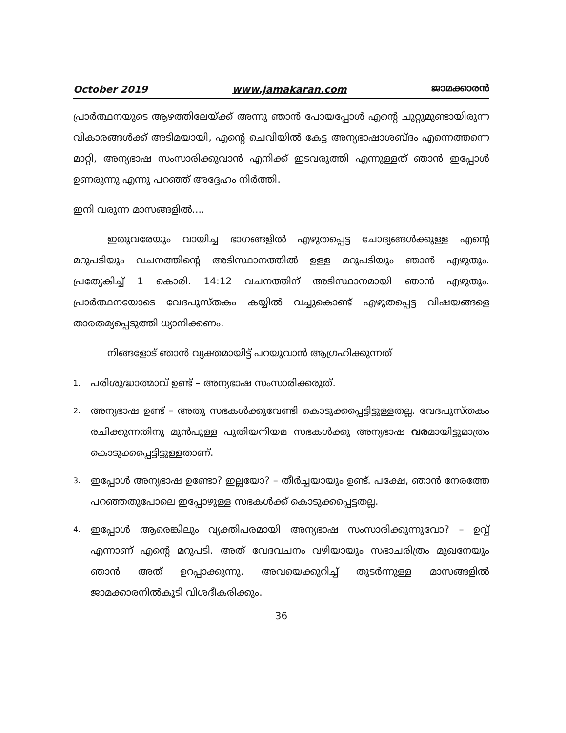October 2019 www.jamakaran.com ജാമക്കാരൻ
പ്രാർത്ഥനയുടെ ആഴത്തിലേയ്ക്ക് അന്നു ഞാൻ പോയപ്പോൾ എന്റെ ചുറ്റുമുണ്ടായിരുന്ന വികാരങ്ങൾക്ക് അടിമയായി, എന്റെ ചെവിയിൽ കേട്ട അന്യഭാഷാശബ്ദം എന്നെത്തന്നെ മാറ്റി, അന്യഭാഷ സംസാരിക്കുവാൻ എനിക്ക് ഇടവരുത്തി എന്നുള്ളത് ഞാൻ ഇപ്പോൾ ഉണരുന്നു എന്നു പറഞ്ഞ് അദ്ദേഹം നിർത്തി.
ഇനി വരുന്ന മാസങ്ങളിൽ....
ഇതുവരേയും വായിച്ച ഭാഗങ്ങളിൽ എഴുതപ്പെട്ട ചോദ്യങ്ങൾക്കുള്ള എന്റെ മറുപടിയും വചനത്തിന്റെ അടിസ്ഥാനത്തിൽ ഉള്ള മറുപടിയും ഞാൻ എഴുതും. പ്രത്യേകിച്ച് 1 കൊരി. 14:12 വചനത്തിന് അടിസ്ഥാനമായി ഞാൻ എഴുതും. പ്രാർത്ഥനയോടെ വേദപുസ്തകം കയ്യിൽ വച്ചുകൊണ്ട് എഴുതപ്പെട്ട വിഷയങ്ങളെ താരതമ്യപ്പെടുത്തി ധ്യാനിക്കണം.
നിങ്ങളോട് ഞാൻ വ്യക്തമായിട്ട് പറയുവാൻ ആഗ്രഹിക്കുന്നത്
1. പരിശുദ്ധാത്മാവ് ഉണ്ട് – അന്യഭാഷ സംസാരിക്കരുത്.
2. അന്യഭാഷ ഉണ്ട് – അതു സഭകൾക്കുവേണ്ടി കൊടുക്കപ്പെട്ടിട്ടുള്ളതല്ല. വേദപുസ്തകം രചിക്കുന്നതിനു മുൻപുള്ള പുതിയനിയമ സഭകൾക്കു അന്യഭാഷ വരമായിട്ടുമാത്രം കൊടുക്കപ്പെട്ടിട്ടുള്ളതാണ്.
3. ഇപ്പോൾ അന്യഭാഷ ഉണ്ടോ? ഇല്ലയോ? – തീർച്ചയായും ഉണ്ട്. പക്ഷേ, ഞാൻ നേരത്തേ പറഞ്ഞതുപോലെ ഇപ്പോഴുള്ള സഭകൾക്ക് കൊടുക്കപ്പെട്ടതല്ല.
4. ഇപ്പോൾ ആരെങ്കിലും വ്യക്തിപരമായി അന്യഭാഷ സംസാരിക്കുന്നുവോ? – ഉവ്വ് എന്നാണ് എന്റെ മറുപടി. അത് വേദവചനം വഴിയായും സഭാചരിത്രം മുഖനേയും ഞാൻ അത് ഉറപ്പാക്കുന്നു. അവയെക്കുറിച്ച് തുടർന്നുള്ള മാസങ്ങളിൽ ജാമക്കാരനിൽകൂടി വിശദീകരിക്കും.
36